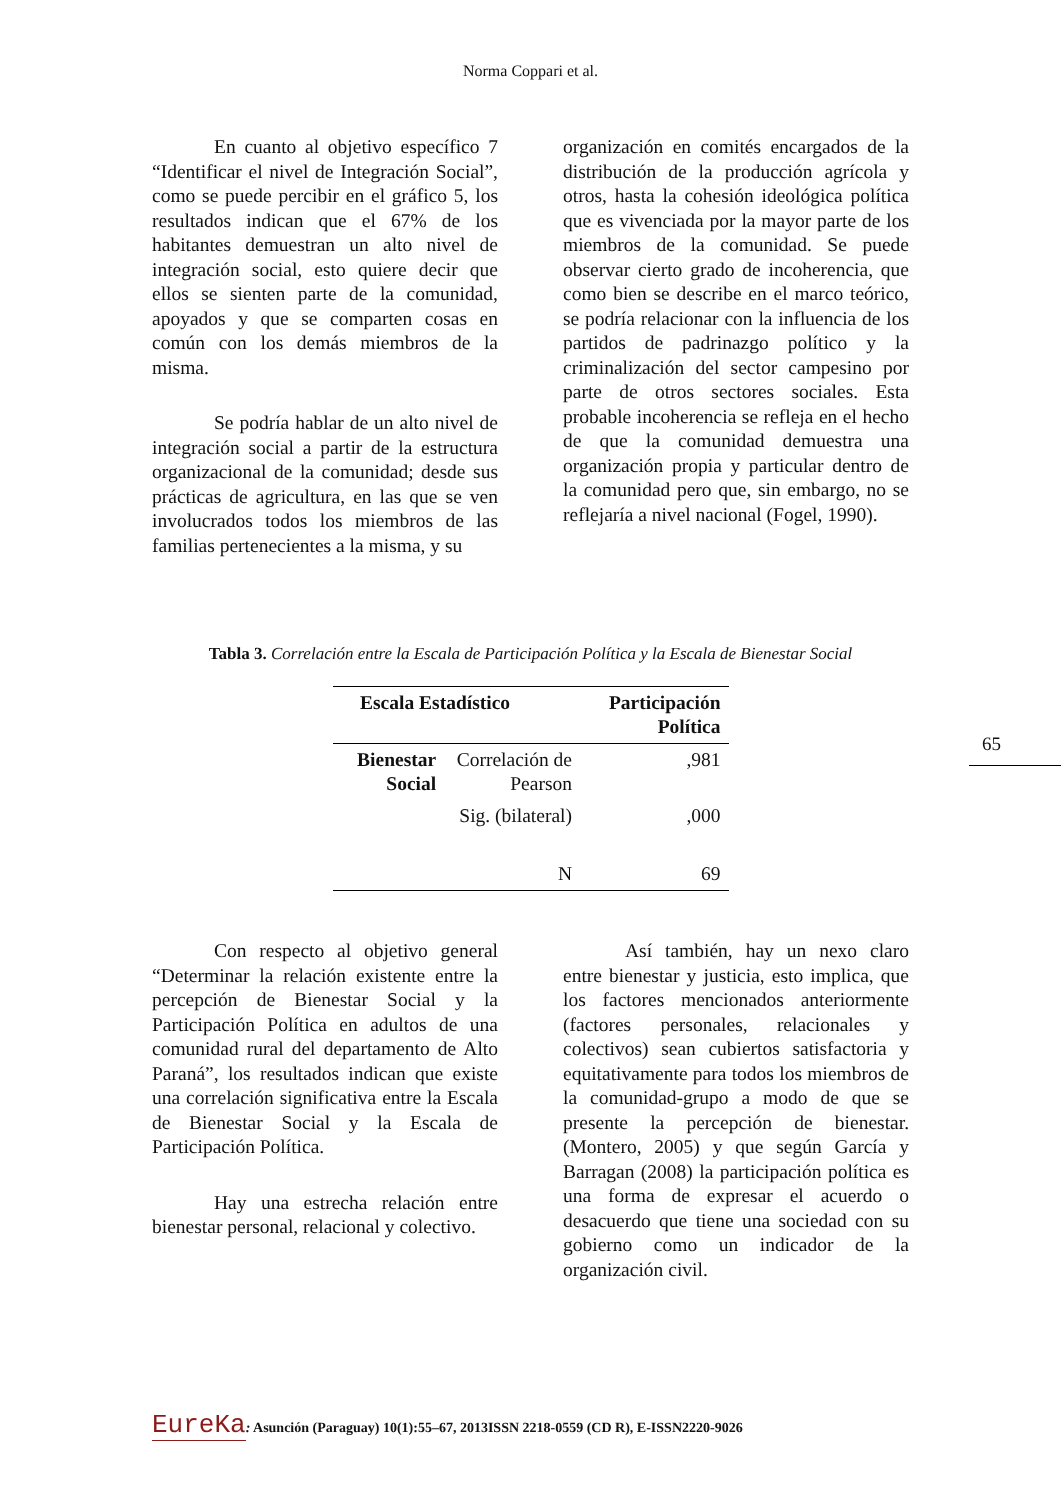Norma Coppari et al.
En cuanto al objetivo específico 7 “Identificar el nivel de Integración Social”, como se puede percibir en el gráfico 5, los resultados indican que el 67% de los habitantes demuestran un alto nivel de integración social, esto quiere decir que ellos se sienten parte de la comunidad, apoyados y que se comparten cosas en común con los demás miembros de la misma.
Se podría hablar de un alto nivel de integración social a partir de la estructura organizacional de la comunidad; desde sus prácticas de agricultura, en las que se ven involucrados todos los miembros de las familias pertenecientes a la misma, y su
organización en comités encargados de la distribución de la producción agrícola y otros, hasta la cohesión ideológica política que es vivenciada por la mayor parte de los miembros de la comunidad. Se puede observar cierto grado de incoherencia, que como bien se describe en el marco teórico, se podría relacionar con la influencia de los partidos de padrinazgo político y la criminalización del sector campesino por parte de otros sectores sociales. Esta probable incoherencia se refleja en el hecho de que la comunidad demuestra una organización propia y particular dentro de la comunidad pero que, sin embargo, no se reflejaría a nivel nacional (Fogel, 1990).
Tabla 3. Correlación entre la Escala de Participación Política y la Escala de Bienestar Social
| Escala Estadístico | | Participación Política |
| --- | --- | --- |
| Bienestar Social | Correlación de Pearson | ,981 |
| | Sig. (bilateral) | ,000 |
| | N | 69 |
Con respecto al objetivo general “Determinar la relación existente entre la percepción de Bienestar Social y la Participación Política en adultos de una comunidad rural del departamento de Alto Paraná”, los resultados indican que existe una correlación significativa entre la Escala de Bienestar Social y la Escala de Participación Política.
Hay una estrecha relación entre bienestar personal, relacional y colectivo.
Así también, hay un nexo claro entre bienestar y justicia, esto implica, que los factores mencionados anteriormente (factores personales, relacionales y colectivos) sean cubiertos satisfactoria y equitativamente para todos los miembros de la comunidad-grupo a modo de que se presente la percepción de bienestar. (Montero, 2005) y que según García y Barragan (2008) la participación política es una forma de expresar el acuerdo o desacuerdo que tiene una sociedad con su gobierno como un indicador de la organización civil.
65
EureKa: Asunción (Paraguay) 10(1):55–67, 2013ISSN 2218-0559 (CD R), E-ISSN2220-9026